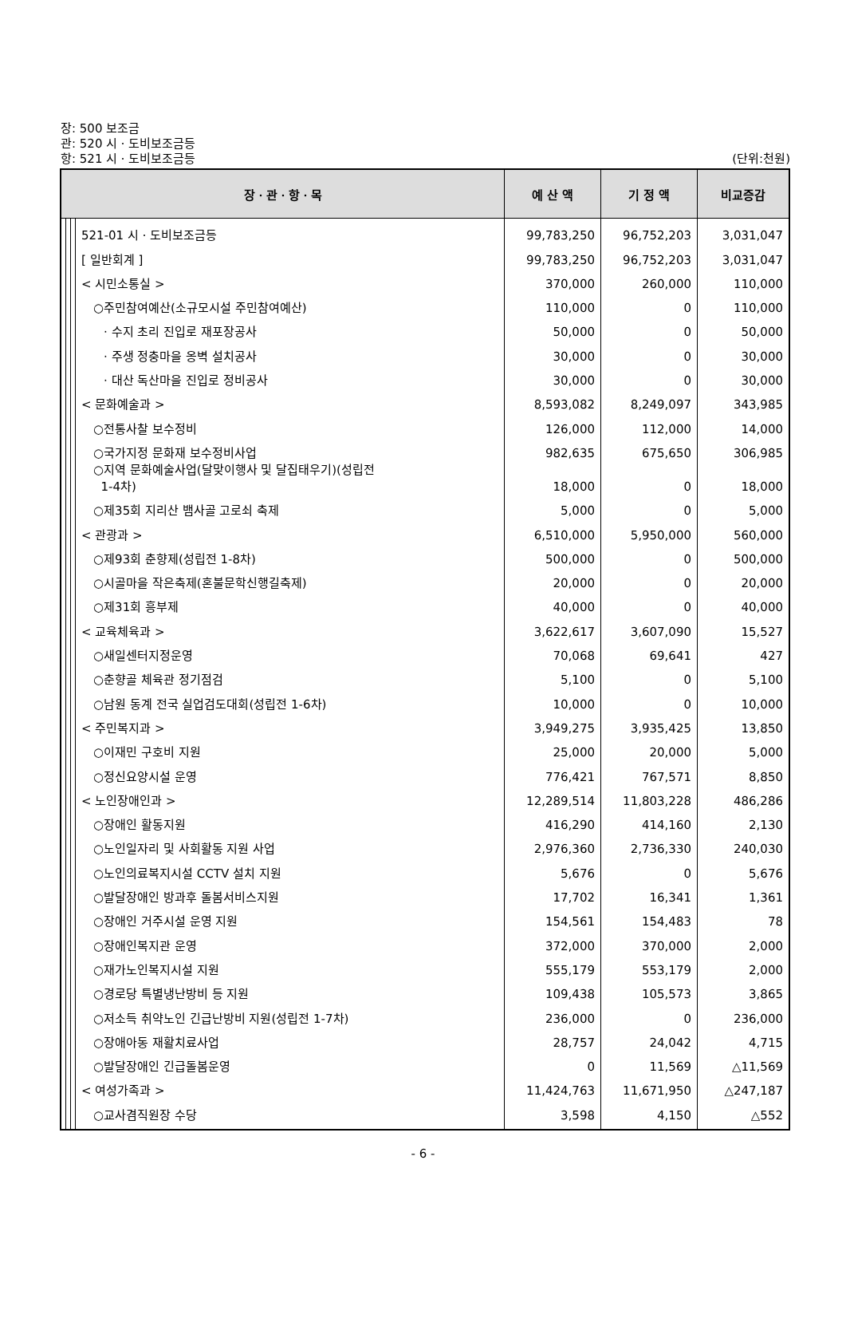장: 500 보조금
관: 520 시ㆍ도비보조금등
항: 521 시ㆍ도비보조금등 (단위:천원)
| 장ㆍ관ㆍ항ㆍ목 | | | | 예 산 액 | 기 정 액 | 비교증감 |
| --- | --- | --- | --- | --- | --- | --- |
| | | | 521-01 시ㆍ도비보조금등 | 99,783,250 | 96,752,203 | 3,031,047 |
| | | | [ 일반회계 ] | 99,783,250 | 96,752,203 | 3,031,047 |
| | | | < 시민소통실 > | 370,000 | 260,000 | 110,000 |
| | | | ○주민참여예산(소규모시설 주민참여예산) | 110,000 | 0 | 110,000 |
| | | | · 수지 초리 진입로 재포장공사 | 50,000 | 0 | 50,000 |
| | | | · 주생 정충마을 옹벽 설치공사 | 30,000 | 0 | 30,000 |
| | | | · 대산 독산마을 진입로 정비공사 | 30,000 | 0 | 30,000 |
| | | | < 문화예술과 > | 8,593,082 | 8,249,097 | 343,985 |
| | | | ○전통사찰 보수정비 | 126,000 | 112,000 | 14,000 |
| | | | ○국가지정 문화재 보수정비사업 | 982,635 | 675,650 | 306,985 |
| | | | ○지역 문화예술사업(달맞이행사 및 달집태우기)(성립전 1-4차) | 18,000 | 0 | 18,000 |
| | | | ○제35회 지리산 뱀사골 고로쇠 축제 | 5,000 | 0 | 5,000 |
| | | | < 관광과 > | 6,510,000 | 5,950,000 | 560,000 |
| | | | ○제93회 춘향제(성립전 1-8차) | 500,000 | 0 | 500,000 |
| | | | ○시골마을 작은축제(혼불문학신행길축제) | 20,000 | 0 | 20,000 |
| | | | ○제31회 흥부제 | 40,000 | 0 | 40,000 |
| | | | < 교육체육과 > | 3,622,617 | 3,607,090 | 15,527 |
| | | | ○새일센터지정운영 | 70,068 | 69,641 | 427 |
| | | | ○춘향골 체육관 정기점검 | 5,100 | 0 | 5,100 |
| | | | ○남원 동계 전국 실업검도대회(성립전 1-6차) | 10,000 | 0 | 10,000 |
| | | | < 주민복지과 > | 3,949,275 | 3,935,425 | 13,850 |
| | | | ○이재민 구호비 지원 | 25,000 | 20,000 | 5,000 |
| | | | ○정신요양시설 운영 | 776,421 | 767,571 | 8,850 |
| | | | < 노인장애인과 > | 12,289,514 | 11,803,228 | 486,286 |
| | | | ○장애인 활동지원 | 416,290 | 414,160 | 2,130 |
| | | | ○노인일자리 및 사회활동 지원 사업 | 2,976,360 | 2,736,330 | 240,030 |
| | | | ○노인의료복지시설 CCTV 설치 지원 | 5,676 | 0 | 5,676 |
| | | | ○발달장애인 방과후 돌봄서비스지원 | 17,702 | 16,341 | 1,361 |
| | | | ○장애인 거주시설 운영 지원 | 154,561 | 154,483 | 78 |
| | | | ○장애인복지관 운영 | 372,000 | 370,000 | 2,000 |
| | | | ○재가노인복지시설 지원 | 555,179 | 553,179 | 2,000 |
| | | | ○경로당 특별냉난방비 등 지원 | 109,438 | 105,573 | 3,865 |
| | | | ○저소득 취약노인 긴급난방비 지원(성립전 1-7차) | 236,000 | 0 | 236,000 |
| | | | ○장애아동 재활치료사업 | 28,757 | 24,042 | 4,715 |
| | | | ○발달장애인 긴급돌봄운영 | 0 | 11,569 | △11,569 |
| | | | < 여성가족과 > | 11,424,763 | 11,671,950 | △247,187 |
| | | | ○교사겸직원장 수당 | 3,598 | 4,150 | △552 |
- 6 -